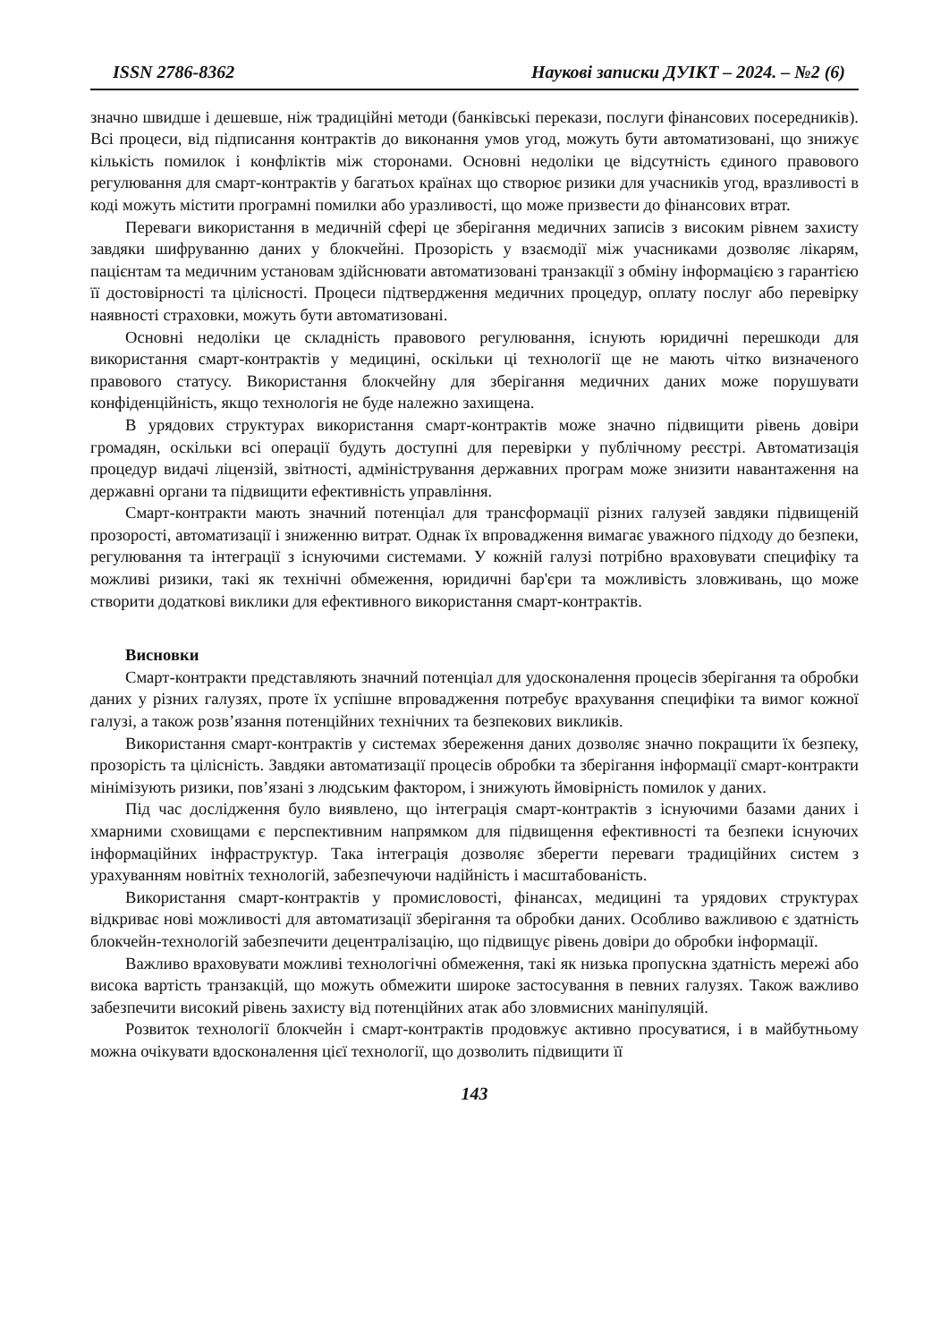ISSN 2786-8362 Наукові записки ДУІКТ – 2024. – №2 (6)
значно швидше і дешевше, ніж традиційні методи (банківські перекази, послуги фінансових посередників). Всі процеси, від підписання контрактів до виконання умов угод, можуть бути автоматизовані, що знижує кількість помилок і конфліктів між сторонами. Основні недоліки це відсутність єдиного правового регулювання для смарт-контрактів у багатьох країнах що створює ризики для учасників угод, вразливості в коді можуть містити програмні помилки або уразливості, що може призвести до фінансових втрат.
Переваги використання в медичній сфері це зберігання медичних записів з високим рівнем захисту завдяки шифруванню даних у блокчейні. Прозорість у взаємодії між учасниками дозволяє лікарям, пацієнтам та медичним установам здійснювати автоматизовані транзакції з обміну інформацією з гарантією її достовірності та цілісності. Процеси підтвердження медичних процедур, оплату послуг або перевірку наявності страховки, можуть бути автоматизовані.
Основні недоліки це складність правового регулювання, існують юридичні перешкоди для використання смарт-контрактів у медицині, оскільки ці технології ще не мають чітко визначеного правового статусу. Використання блокчейну для зберігання медичних даних може порушувати конфіденційність, якщо технологія не буде належно захищена.
В урядових структурах використання смарт-контрактів може значно підвищити рівень довіри громадян, оскільки всі операції будуть доступні для перевірки у публічному реєстрі. Автоматизація процедур видачі ліцензій, звітності, адміністрування державних програм може знизити навантаження на державні органи та підвищити ефективність управління.
Смарт-контракти мають значний потенціал для трансформації різних галузей завдяки підвищеній прозорості, автоматизації і зниженню витрат. Однак їх впровадження вимагає уважного підходу до безпеки, регулювання та інтеграції з існуючими системами. У кожній галузі потрібно враховувати специфіку та можливі ризики, такі як технічні обмеження, юридичні бар'єри та можливість зловживань, що може створити додаткові виклики для ефективного використання смарт-контрактів.
Висновки
Смарт-контракти представляють значний потенціал для удосконалення процесів зберігання та обробки даних у різних галузях, проте їх успішне впровадження потребує врахування специфіки та вимог кожної галузі, а також розв’язання потенційних технічних та безпекових викликів.
Використання смарт-контрактів у системах збереження даних дозволяє значно покращити їх безпеку, прозорість та цілісність. Завдяки автоматизації процесів обробки та зберігання інформації смарт-контракти мінімізують ризики, пов’язані з людським фактором, і знижують ймовірність помилок у даних.
Під час дослідження було виявлено, що інтеграція смарт-контрактів з існуючими базами даних і хмарними сховищами є перспективним напрямком для підвищення ефективності та безпеки існуючих інформаційних інфраструктур. Така інтеграція дозволяє зберегти переваги традиційних систем з урахуванням новітніх технологій, забезпечуючи надійність і масштабованість.
Використання смарт-контрактів у промисловості, фінансах, медицині та урядових структурах відкриває нові можливості для автоматизації зберігання та обробки даних. Особливо важливою є здатність блокчейн-технологій забезпечити децентралізацію, що підвищує рівень довіри до обробки інформації.
Важливо враховувати можливі технологічні обмеження, такі як низька пропускна здатність мережі або висока вартість транзакцій, що можуть обмежити широке застосування в певних галузях. Також важливо забезпечити високий рівень захисту від потенційних атак або зловмисних маніпуляцій.
Розвиток технології блокчейн і смарт-контрактів продовжує активно просуватися, і в майбутньому можна очікувати вдосконалення цієї технології, що дозволить підвищити її
143